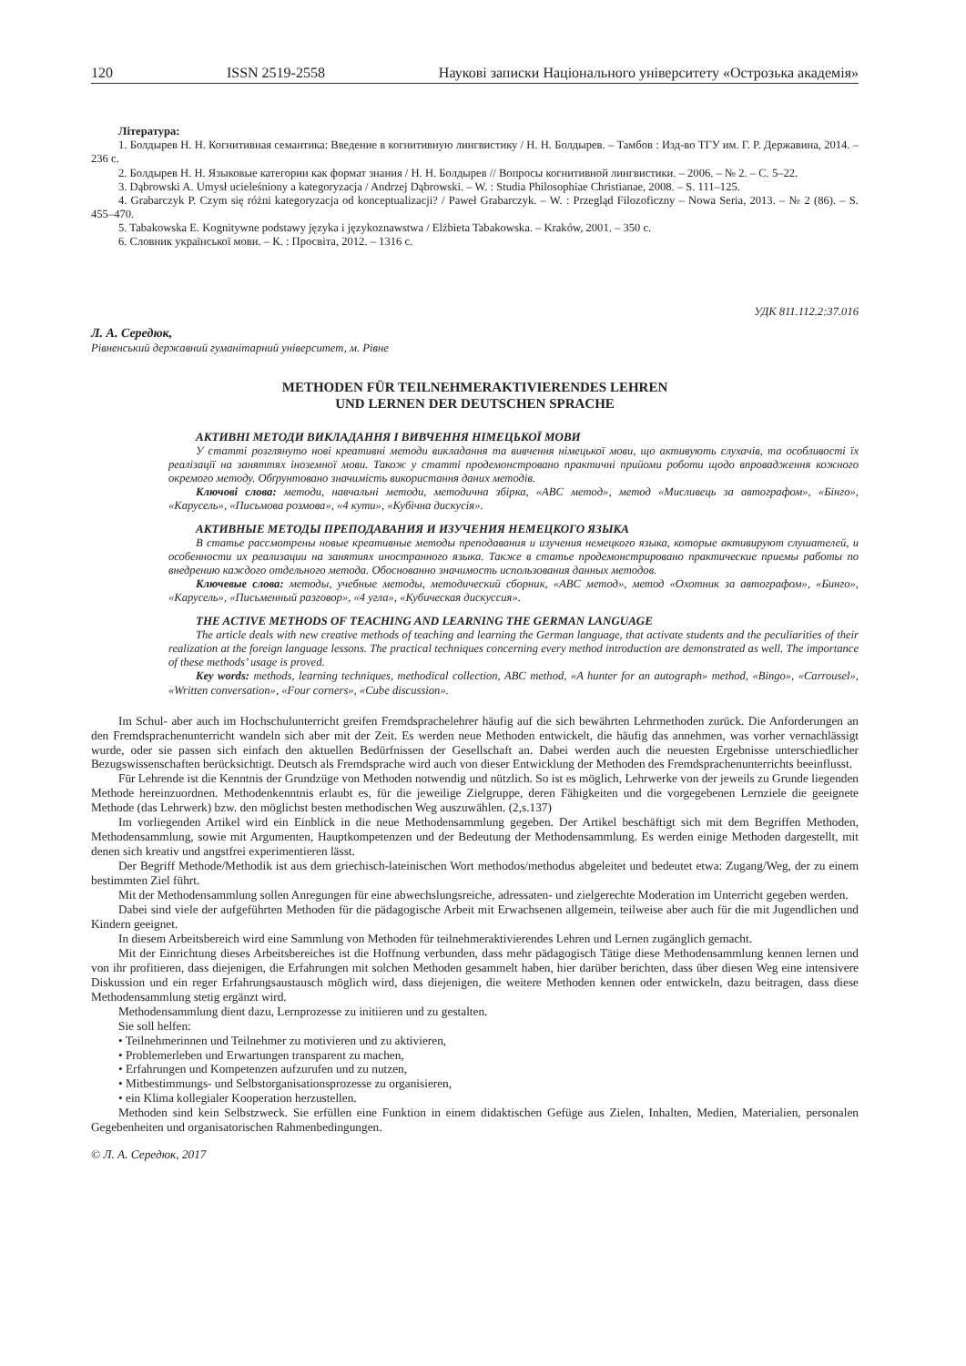120 ISSN 2519-2558 Наукові записки Національного університету «Острозька академія»
Література:
1. Болдырев Н. Н. Когнитивная семантика: Введение в когнитивную лингвистику / Н. Н. Болдырев. – Тамбов : Изд-во ТГУ им. Г. Р. Державина, 2014. – 236 с.
2. Болдырев Н. Н. Языковые категории как формат знания / Н. Н. Болдырев // Вопросы когнитивной лингвистики. – 2006. – № 2. – С. 5–22.
3. Dąbrowski A. Umysł ucieleśniony a kategoryzacja / Andrzej Dąbrowski. – W. : Studia Philosophiae Christianae, 2008. – S. 111–125.
4. Grabarczyk P. Czym się różni kategoryzacja od konceptualizacji? / Paweł Grabarczyk. – W. : Przegląd Filozoficzny – Nowa Seria, 2013. – № 2 (86). – S. 455–470.
5. Tabakowska E. Kognitywne podstawy języka i językoznawstwa / Elżbieta Tabakowska. – Kraków, 2001. – 350 с.
6. Словник української мови. – К. : Просвіта, 2012. – 1316 с.
УДК 811.112.2:37.016
Л. А. Середюк,
Рівненський державний гуманітарний університет, м. Рівне
METHODEN FÜR TEILNEHMERAKTIVIERENDES LEHREN
UND LERNEN DER DEUTSCHEN SPRACHE
АКТИВНІ МЕТОДИ ВИКЛАДАННЯ І ВИВЧЕННЯ НІМЕЦЬКОЇ МОВИ
У статті розглянуто нові креативні методи викладання та вивчення німецької мови, що активують слухачів, та особливості їх реалізації на заняттях іноземної мови. Також у статті продемонстровано практичні прийоми роботи щодо впровадження кожного окремого методу. Обґрунтовано значимість використання даних методів.
Ключові слова: методи, навчальні методи, методична збірка, «ABC метод», метод «Мисливець за автографом», «Бінго», «Карусель», «Письмова розмова», «4 кути», «Кубічна дискусія».
АКТИВНЫЕ МЕТОДЫ ПРЕПОДАВАНИЯ И ИЗУЧЕНИЯ НЕМЕЦКОГО ЯЗЫКА
В статье рассмотрены новые креативные методы преподавания и изучения немецкого языка, которые активируют слушателей, и особенности их реализации на занятиях иностранного языка. Также в статье продемонстрировано практические приемы работы по внедрению каждого отдельного метода. Обоснованно значимость использования данных методов.
Ключевые слова: методы, учебные методы, методический сборник, «ABC метод», метод «Охотник за автографом», «Бинго», «Карусель», «Письменный разговор», «4 угла», «Кубическая дискуссия».
THE ACTIVE METHODS OF TEACHING AND LEARNING THE GERMAN LANGUAGE
The article deals with new creative methods of teaching and learning the German language, that activate students and the peculiarities of their realization at the foreign language lessons. The practical techniques concerning every method introduction are demonstrated as well. The importance of these methods’ usage is proved.
Key words: methods, learning techniques, methodical collection, ABC method, «A hunter for an autograph» method, «Bingo», «Carrousel», «Written conversation», «Four corners», «Cube discussion».
Im Schul- aber auch im Hochschulunterricht greifen Fremdsprachelehrer häufig auf die sich bewährten Lehrmethoden zurück. Die Anforderungen an den Fremdsprachenunterricht wandeln sich aber mit der Zeit. Es werden neue Methoden entwickelt, die häufig das annehmen, was vorher vernachlässigt wurde, oder sie passen sich einfach den aktuellen Bedürfnissen der Gesellschaft an. Dabei werden auch die neuesten Ergebnisse unterschiedlicher Bezugswissenschaften berücksichtigt. Deutsch als Fremdsprache wird auch von dieser Entwicklung der Methoden des Fremdsprachenunterrichts beeinflusst.
Für Lehrende ist die Kenntnis der Grundzüge von Methoden notwendig und nützlich. So ist es möglich, Lehrwerke von der jeweils zu Grunde liegenden Methode hereinzuordnen. Methodenkenntnis erlaubt es, für die jeweilige Zielgruppe, deren Fähigkeiten und die vorgegebenen Lernziele die geeignete Methode (das Lehrwerk) bzw. den möglichst besten methodischen Weg auszuwählen. (2,s.137)
Im vorliegenden Artikel wird ein Einblick in die neue Methodensammlung gegeben. Der Artikel beschäftigt sich mit dem Begriffen Methoden, Methodensammlung, sowie mit Argumenten, Hauptkompetenzen und der Bedeutung der Methodensammlung. Es werden einige Methoden dargestellt, mit denen sich kreativ und angstfrei experimentieren lässt.
Der Begriff Methode/Methodik ist aus dem griechisch-lateinischen Wort methodos/methodus abgeleitet und bedeutet etwa: Zugang/Weg, der zu einem bestimmten Ziel führt.
Mit der Methodensammlung sollen Anregungen für eine abwechslungsreiche, adressaten- und zielgerechte Moderation im Unterricht gegeben werden.
Dabei sind viele der aufgeführten Methoden für die pädagogische Arbeit mit Erwachsenen allgemein, teilweise aber auch für die mit Jugendlichen und Kindern geeignet.
In diesem Arbeitsbereich wird eine Sammlung von Methoden für teilnehmeraktivierendes Lehren und Lernen zugänglich gemacht.
Mit der Einrichtung dieses Arbeitsbereiches ist die Hoffnung verbunden, dass mehr pädagogisch Tätige diese Methodensammlung kennen lernen und von ihr profitieren, dass diejenigen, die Erfahrungen mit solchen Methoden gesammelt haben, hier darüber berichten, dass über diesen Weg eine intensivere Diskussion und ein reger Erfahrungsaustausch möglich wird, dass diejenigen, die weitere Methoden kennen oder entwickeln, dazu beitragen, dass diese Methodensammlung stetig ergänzt wird.
Methodensammlung dient dazu, Lernprozesse zu initiieren und zu gestalten.
Sie soll helfen:
• Teilnehmerinnen und Teilnehmer zu motivieren und zu aktivieren,
• Problemerleben und Erwartungen transparent zu machen,
• Erfahrungen und Kompetenzen aufzurufen und zu nutzen,
• Mitbestimmungs- und Selbstorganisationsprozesse zu organisieren,
• ein Klima kollegialer Kooperation herzustellen.
Methoden sind kein Selbstzweck. Sie erfüllen eine Funktion in einem didaktischen Gefüge aus Zielen, Inhalten, Medien, Materialien, personalen Gegebenheiten und organisatorischen Rahmenbedingungen.
© Л. А. Середюк, 2017